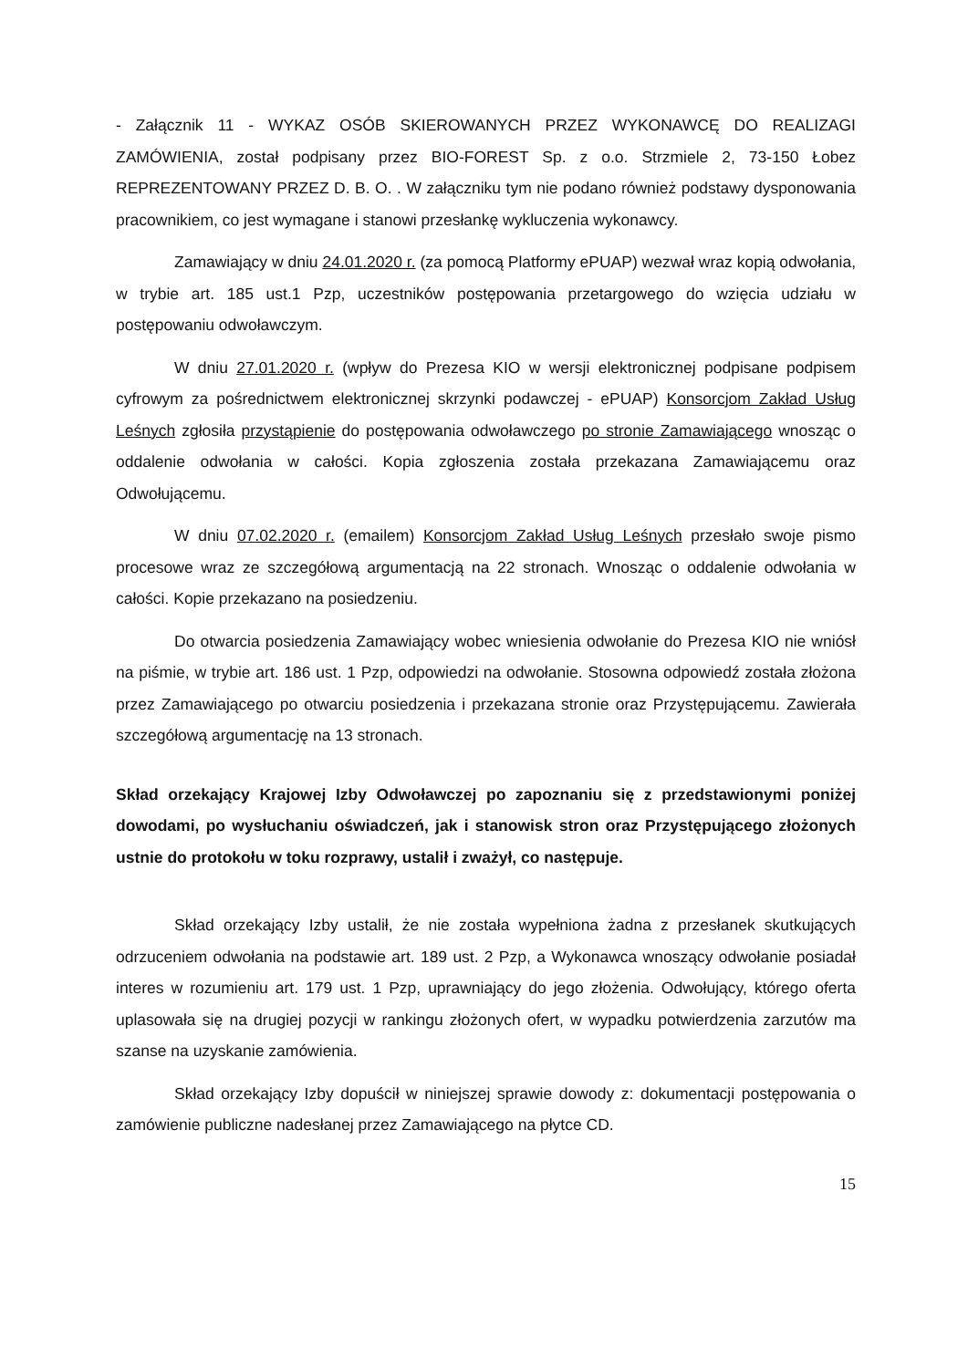- Załącznik 11 - WYKAZ OSÓB SKIEROWANYCH PRZEZ WYKONAWCĘ DO REALIZAGI ZAMÓWIENIA, został podpisany przez BIO-FOREST Sp. z o.o. Strzmiele 2, 73-150 Łobez REPREZENTOWANY PRZEZ D. B. O. . W załączniku tym nie podano również podstawy dysponowania pracownikiem, co jest wymagane i stanowi przesłankę wykluczenia wykonawcy.
Zamawiający w dniu 24.01.2020 r. (za pomocą Platformy ePUAP) wezwał wraz kopią odwołania, w trybie art. 185 ust.1 Pzp, uczestników postępowania przetargowego do wzięcia udziału w postępowaniu odwoławczym.
W dniu 27.01.2020 r. (wpływ do Prezesa KIO w wersji elektronicznej podpisane podpisem cyfrowym za pośrednictwem elektronicznej skrzynki podawczej - ePUAP) Konsorcjom Zakład Usług Leśnych zgłosiła przystąpienie do postępowania odwoławczego po stronie Zamawiającego wnosząc o oddalenie odwołania w całości. Kopia zgłoszenia została przekazana Zamawiającemu oraz Odwołującemu.
W dniu 07.02.2020 r. (emailem) Konsorcjom Zakład Usług Leśnych przesłało swoje pismo procesowe wraz ze szczegółową argumentacją na 22 stronach. Wnosząc o oddalenie odwołania w całości. Kopie przekazano na posiedzeniu.
Do otwarcia posiedzenia Zamawiający wobec wniesienia odwołanie do Prezesa KIO nie wniósł na piśmie, w trybie art. 186 ust. 1 Pzp, odpowiedzi na odwołanie. Stosowna odpowiedź została złożona przez Zamawiającego po otwarciu posiedzenia i przekazana stronie oraz Przystępującemu. Zawierała szczegółową argumentację na 13 stronach.
Skład orzekający Krajowej Izby Odwoławczej po zapoznaniu się z przedstawionymi poniżej dowodami, po wysłuchaniu oświadczeń, jak i stanowisk stron oraz Przystępującego złożonych ustnie do protokołu w toku rozprawy, ustalił i zważył, co następuje.
Skład orzekający Izby ustalił, że nie została wypełniona żadna z przesłanek skutkujących odrzuceniem odwołania na podstawie art. 189 ust. 2 Pzp, a Wykonawca wnoszący odwołanie posiadał interes w rozumieniu art. 179 ust. 1 Pzp, uprawniający do jego złożenia. Odwołujący, którego oferta uplasowała się na drugiej pozycji w rankingu złożonych ofert, w wypadku potwierdzenia zarzutów ma szanse na uzyskanie zamówienia.
Skład orzekający Izby dopuścił w niniejszej sprawie dowody z: dokumentacji postępowania o zamówienie publiczne nadesłanej przez Zamawiającego na płytce CD.
15